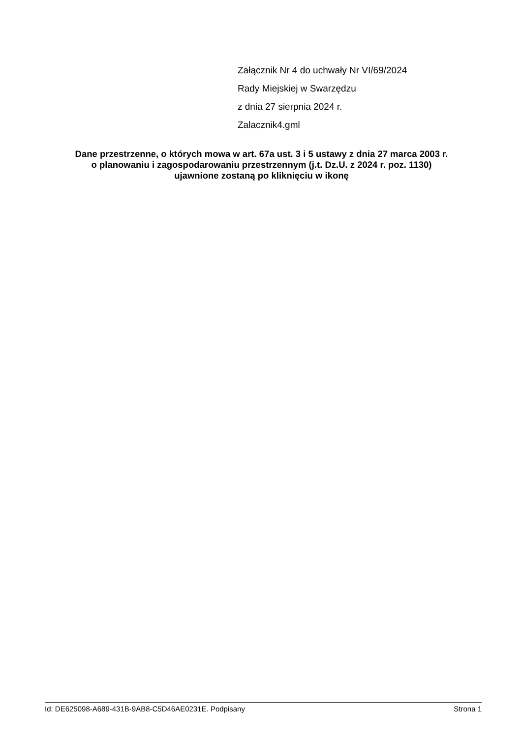Załącznik Nr 4 do uchwały Nr VI/69/2024
Rady Miejskiej w Swarzędzu
z dnia 27 sierpnia 2024 r.
Zalacznik4.gml
Dane przestrzenne, o których mowa w art. 67a ust. 3 i 5 ustawy z dnia 27 marca 2003 r.
o planowaniu i zagospodarowaniu przestrzennym (j.t. Dz.U. z 2024 r. poz. 1130)
ujawnione zostaną po kliknięciu w ikonę
Id: DE625098-A689-431B-9AB8-C5D46AE0231E. Podpisany Strona 1